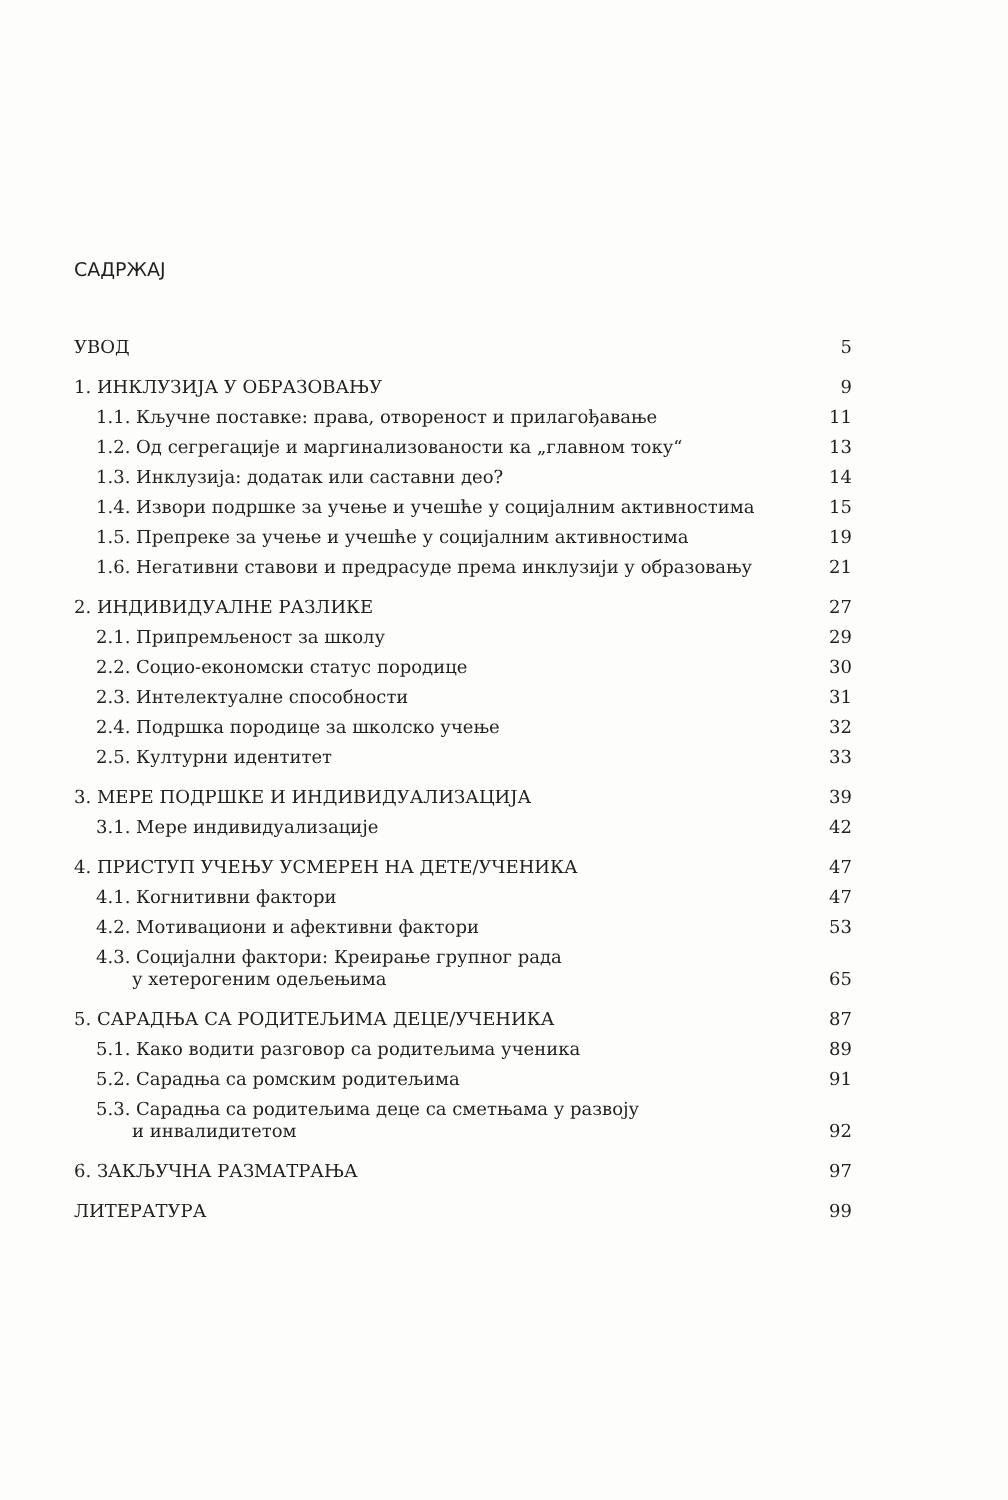САДРЖАЈ
| УВОД | 5 |
| 1. ИНКЛУЗИЈА У ОБРАЗОВАЊУ | 9 |
| 1.1. Кључне поставке: права, отвореност и прилагођавање | 11 |
| 1.2. Од сегрегације и маргинализованости ка „главном току“ | 13 |
| 1.3. Инклузија: додатак или саставни део? | 14 |
| 1.4. Извори подршке за учење и учешће у социјалним активностима | 15 |
| 1.5. Препреке за учење и учешће у социјалним активностима | 19 |
| 1.6. Негативни ставови и предрасуде према инклузији у образовању | 21 |
| 2. ИНДИВИДУАЛНЕ РАЗЛИКЕ | 27 |
| 2.1. Припремљеност за школу | 29 |
| 2.2. Социо-економски статус породице | 30 |
| 2.3. Интелектуалне способности | 31 |
| 2.4. Подршка породице за школско учење | 32 |
| 2.5. Културни идентитет | 33 |
| 3. МЕРЕ ПОДРШКЕ И ИНДИВИДУАЛИЗАЦИЈА | 39 |
| 3.1. Мере индивидуализације | 42 |
| 4. ПРИСТУП УЧЕЊУ УСМЕРЕН НА ДЕТЕ/УЧЕНИКА | 47 |
| 4.1. Когнитивни фактори | 47 |
| 4.2. Мотивациони и афективни фактори | 53 |
| 4.3. Социјални фактори: Креирање групног рада у хетерогеним одељењима | 65 |
| 5. САРАДЊА СА РОДИТЕЉИМА ДЕЦЕ/УЧЕНИКА | 87 |
| 5.1. Како водити разговор са родитељима ученика | 89 |
| 5.2. Сарадња са ромским родитељима | 91 |
| 5.3. Сарадња са родитељима деце са сметњама у развоју и инвалидитетом | 92 |
| 6. ЗАКЉУЧНА РАЗМАТРАЊА | 97 |
| ЛИТЕРАТУРА | 99 |